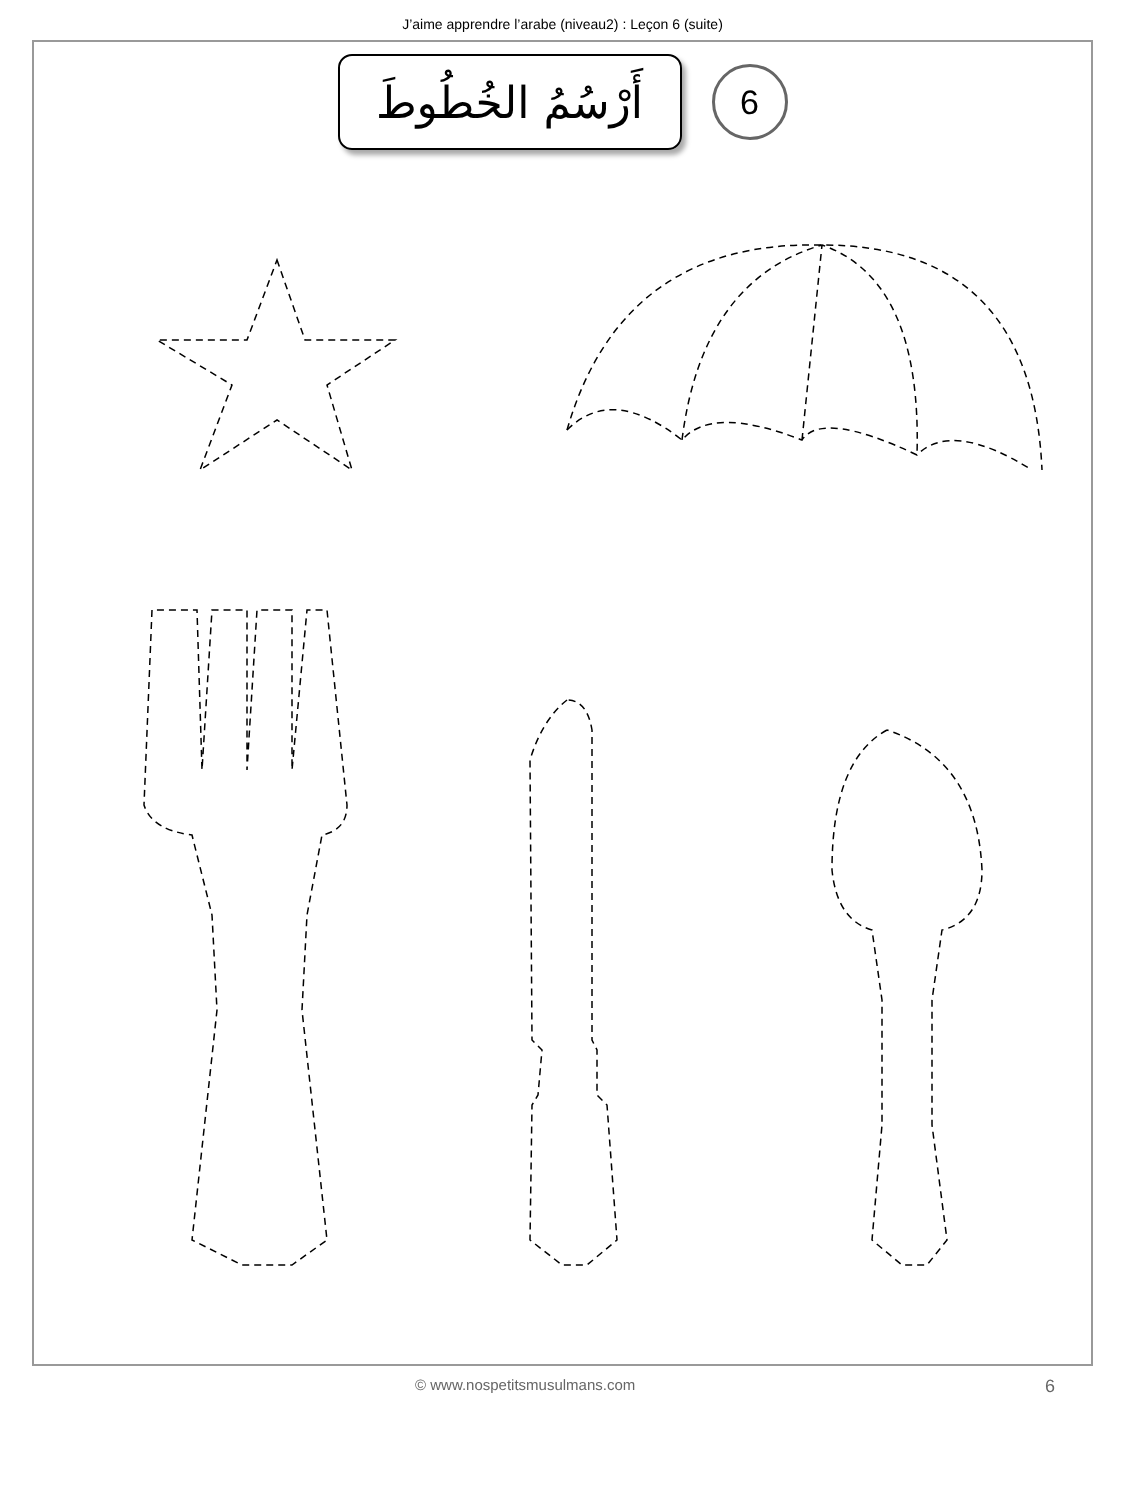J’aime apprendre l’arabe (niveau2) : Leçon 6 (suite)
أَرْسُمُ الخُطُوطَ
6
© www.nospetitsmusulmans.com 6